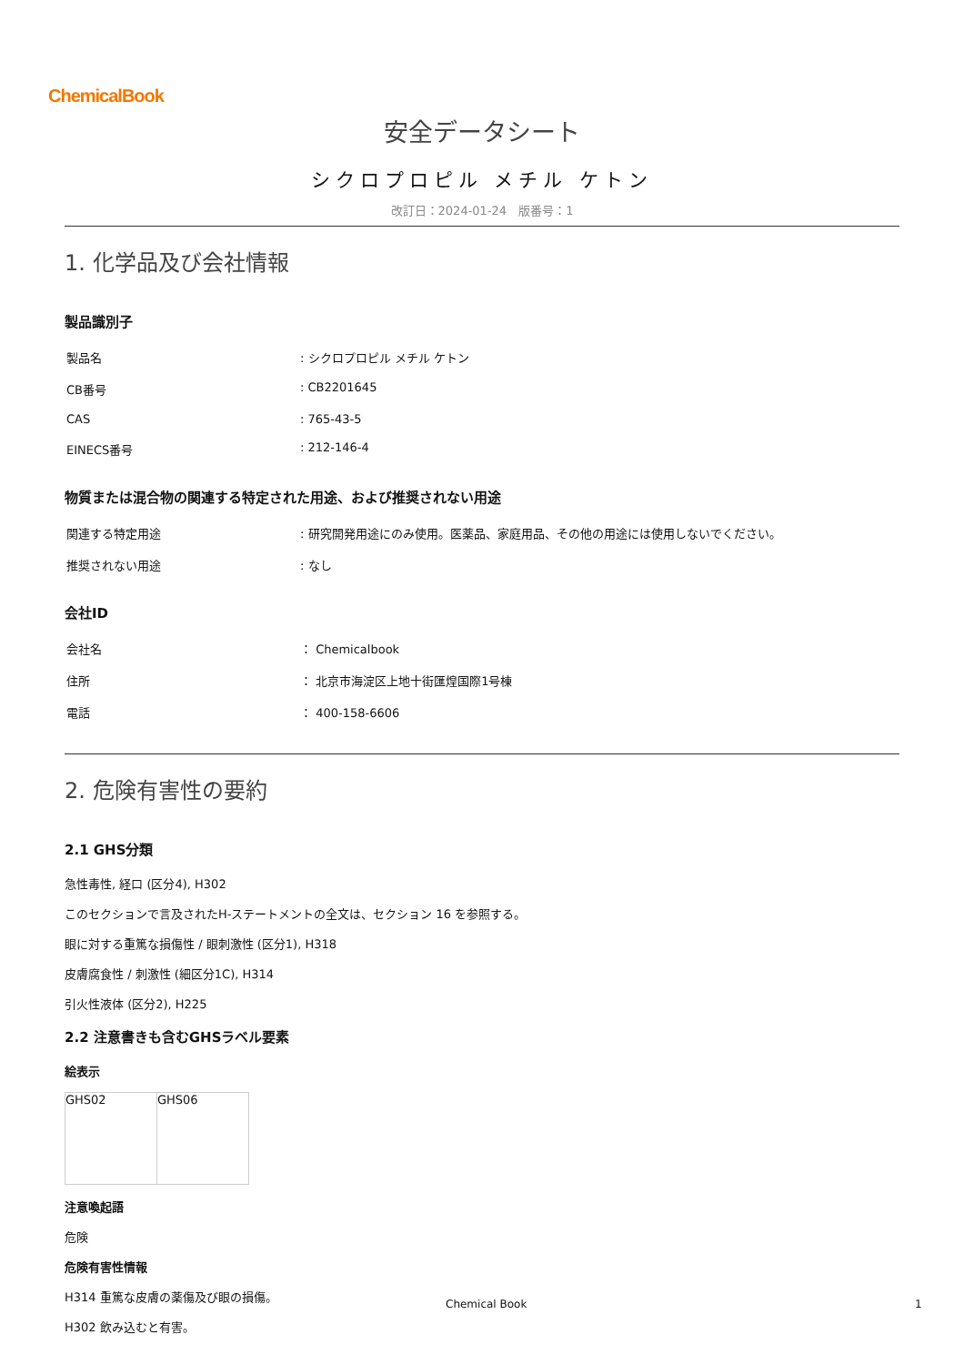ChemicalBook
安全データシート
シクロプロピル メチル ケトン
改訂日：2024-01-24　版番号：1
1. 化学品及び会社情報
製品識別子
| 製品名 | : シクロプロピル メチル ケトン |
| CB番号 | : CB2201645 |
| CAS | : 765-43-5 |
| EINECS番号 | : 212-146-4 |
物質または混合物の関連する特定された用途、および推奨されない用途
| 関連する特定用途 | : 研究開発用途にのみ使用。医薬品、家庭用品、その他の用途には使用しないでください。 |
| 推奨されない用途 | : なし |
会社ID
| 会社名 | ： Chemicalbook |
| 住所 | ： 北京市海淀区上地十街匯煌国際1号棟 |
| 電話 | ： 400-158-6606 |
2. 危険有害性の要約
2.1 GHS分類
急性毒性, 経口 (区分4), H302
このセクションで言及されたH-ステートメントの全文は、セクション 16 を参照する。
眼に対する重篤な損傷性 / 眼刺激性 (区分1), H318
皮膚腐食性 / 刺激性 (細区分1C), H314
引火性液体 (区分2), H225
2.2 注意書きも含むGHSラベル要素
絵表示
| GHS02 | GHS06 |
注意喚起語
危険
危険有害性情報
H314 重篤な皮膚の薬傷及び眼の損傷。
H302 飲み込むと有害。
Chemical Book 1